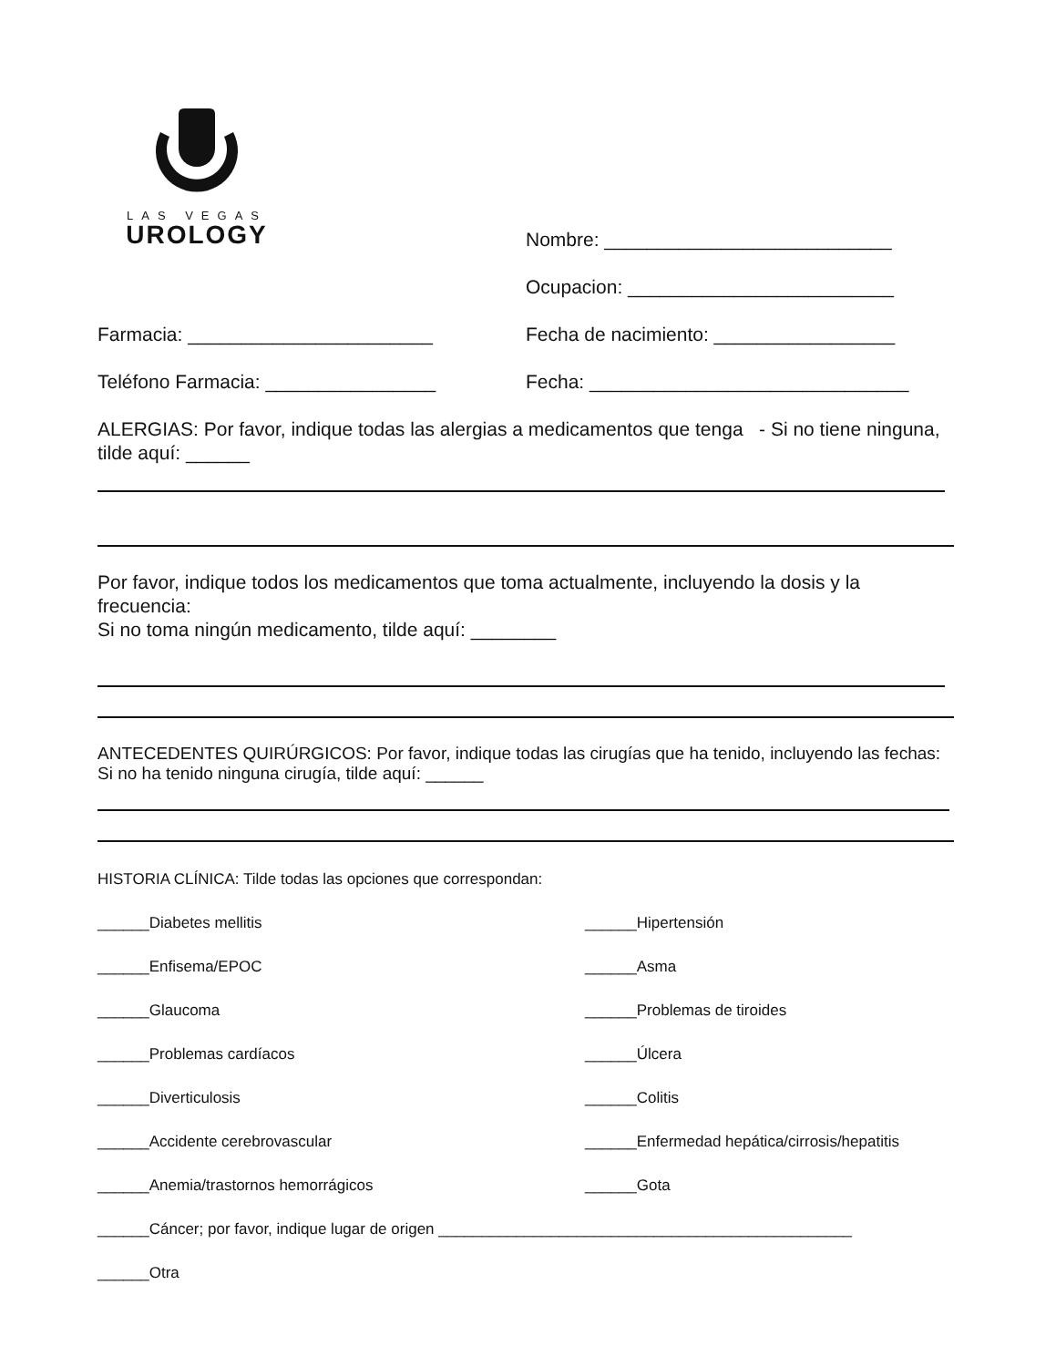LAS VEGAS
UROLOGY
Nombre: ___________________________
Ocupacion: _________________________
Farmacia: _______________________ Fecha de nacimiento: _________________
Teléfono Farmacia: ________________ Fecha: ______________________________
ALERGIAS: Por favor, indique todas las alergias a medicamentos que tenga - Si no tiene ninguna, tilde aquí: ______
Por favor, indique todos los medicamentos que toma actualmente, incluyendo la dosis y la frecuencia:
Si no toma ningún medicamento, tilde aquí: ________
ANTECEDENTES QUIRÚRGICOS: Por favor, indique todas las cirugías que ha tenido, incluyendo las fechas:
Si no ha tenido ninguna cirugía, tilde aquí: ______
HISTORIA CLÍNICA: Tilde todas las opciones que correspondan:
______Diabetes mellitis
______Hipertensión
______Enfisema/EPOC
______Asma
______Glaucoma
______Problemas de tiroides
______Problemas cardíacos
______Úlcera
______Diverticulosis
______Colitis
______Accidente cerebrovascular
______Enfermedad hepática/cirrosis/hepatitis
______Anemia/trastornos hemorrágicos
______Gota
______Cáncer; por favor, indique lugar de origen ________________________________________________
______Otra